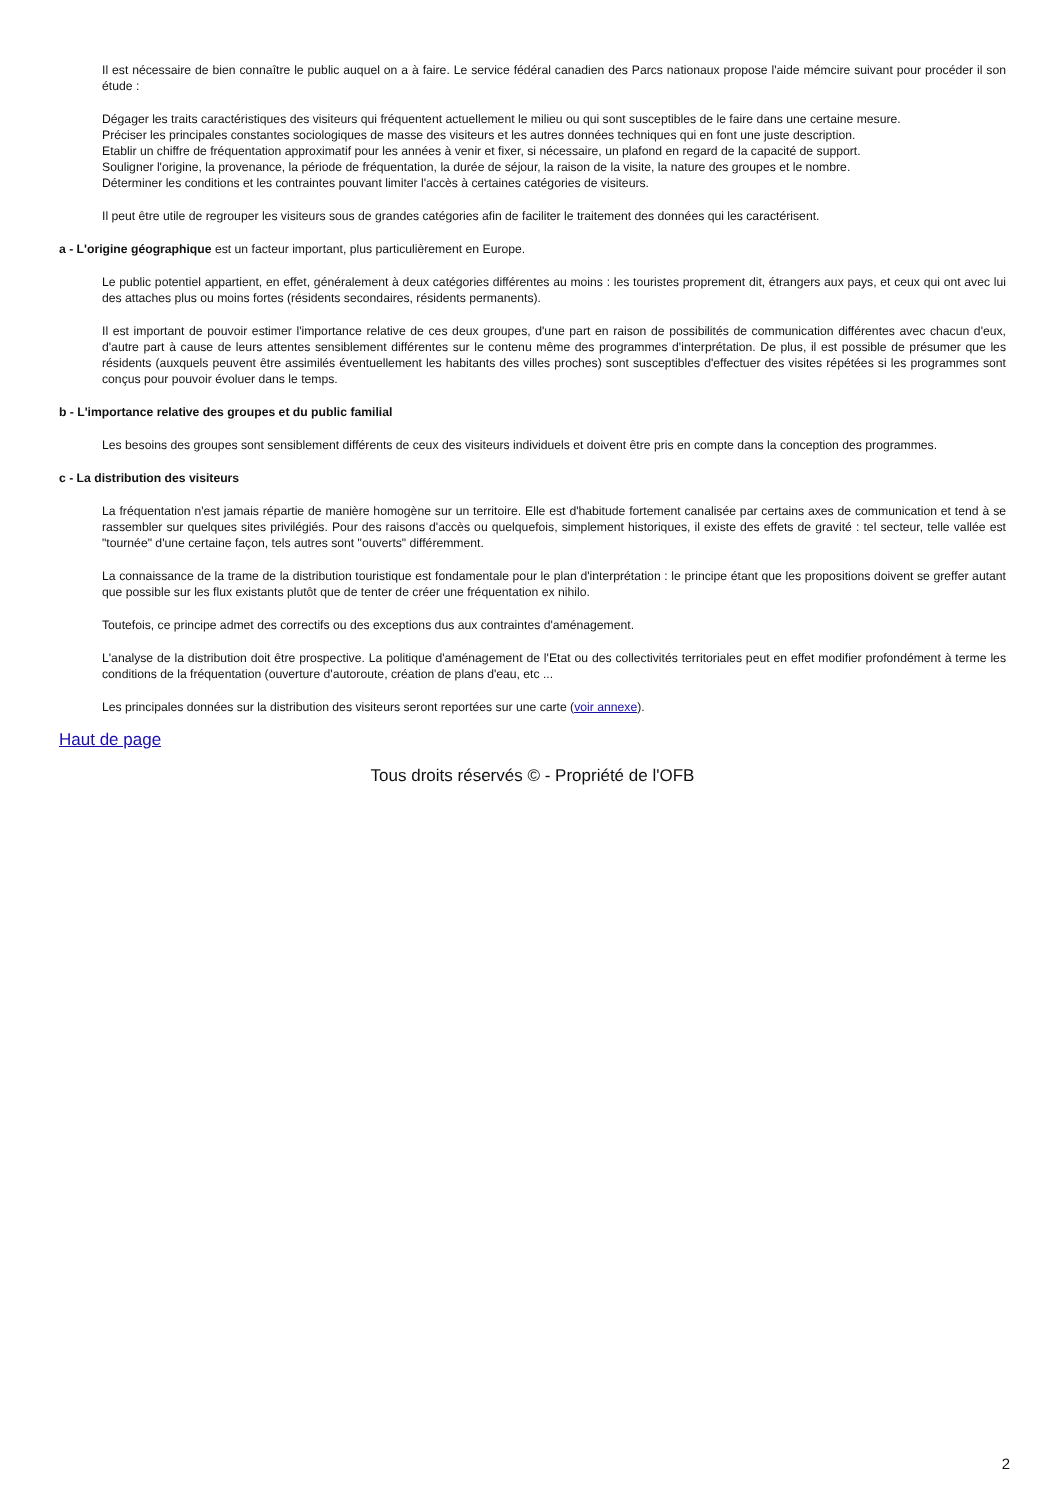Il est nécessaire de bien connaître le public auquel on a à faire. Le service fédéral canadien des Parcs nationaux propose l'aide mémcire suivant pour procéder il son étude :
Dégager les traits caractéristiques des visiteurs qui fréquentent actuellement le milieu ou qui sont susceptibles de le faire dans une certaine mesure.
Préciser les principales constantes sociologiques de masse des visiteurs et les autres données techniques qui en font une juste description.
Etablir un chiffre de fréquentation approximatif pour les années à venir et fixer, si nécessaire, un plafond en regard de la capacité de support.
Souligner l'origine, la provenance, la période de fréquentation, la durée de séjour, la raison de la visite, la nature des groupes et le nombre.
Déterminer les conditions et les contraintes pouvant limiter l'accès à certaines catégories de visiteurs.
Il peut être utile de regrouper les visiteurs sous de grandes catégories afin de faciliter le traitement des données qui les caractérisent.
a - L'origine géographique est un facteur important, plus particulièrement en Europe.
Le public potentiel appartient, en effet, généralement à deux catégories différentes au moins : les touristes proprement dit, étrangers aux pays, et ceux qui ont avec lui des attaches plus ou moins fortes (résidents secondaires, résidents permanents).
Il est important de pouvoir estimer l'importance relative de ces deux groupes, d'une part en raison de possibilités de communication différentes avec chacun d'eux, d'autre part à cause de leurs attentes sensiblement différentes sur le contenu même des programmes d'interprétation. De plus, il est possible de présumer que les résidents (auxquels peuvent être assimilés éventuellement les habitants des villes proches) sont susceptibles d'effectuer des visites répétées si les programmes sont conçus pour pouvoir évoluer dans le temps.
b - L'importance relative des groupes et du public familial
Les besoins des groupes sont sensiblement différents de ceux des visiteurs individuels et doivent être pris en compte dans la conception des programmes.
c - La distribution des visiteurs
La fréquentation n'est jamais répartie de manière homogène sur un territoire. Elle est d'habitude fortement canalisée par certains axes de communication et tend à se rassembler sur quelques sites privilégiés. Pour des raisons d'accès ou quelquefois, simplement historiques, il existe des effets de gravité : tel secteur, telle vallée est "tournée" d'une certaine façon, tels autres sont "ouverts" différemment.
La connaissance de la trame de la distribution touristique est fondamentale pour le plan d'interprétation : le principe étant que les propositions doivent se greffer autant que possible sur les flux existants plutôt que de tenter de créer une fréquentation ex nihilo.
Toutefois, ce principe admet des correctifs ou des exceptions dus aux contraintes d'aménagement.
L'analyse de la distribution doit être prospective. La politique d'aménagement de l'Etat ou des collectivités territoriales peut en effet modifier profondément à terme les conditions de la fréquentation (ouverture d'autoroute, création de plans d'eau, etc ...
Les principales données sur la distribution des visiteurs seront reportées sur une carte (voir annexe).
Haut de page
Tous droits réservés © - Propriété de l'OFB
2